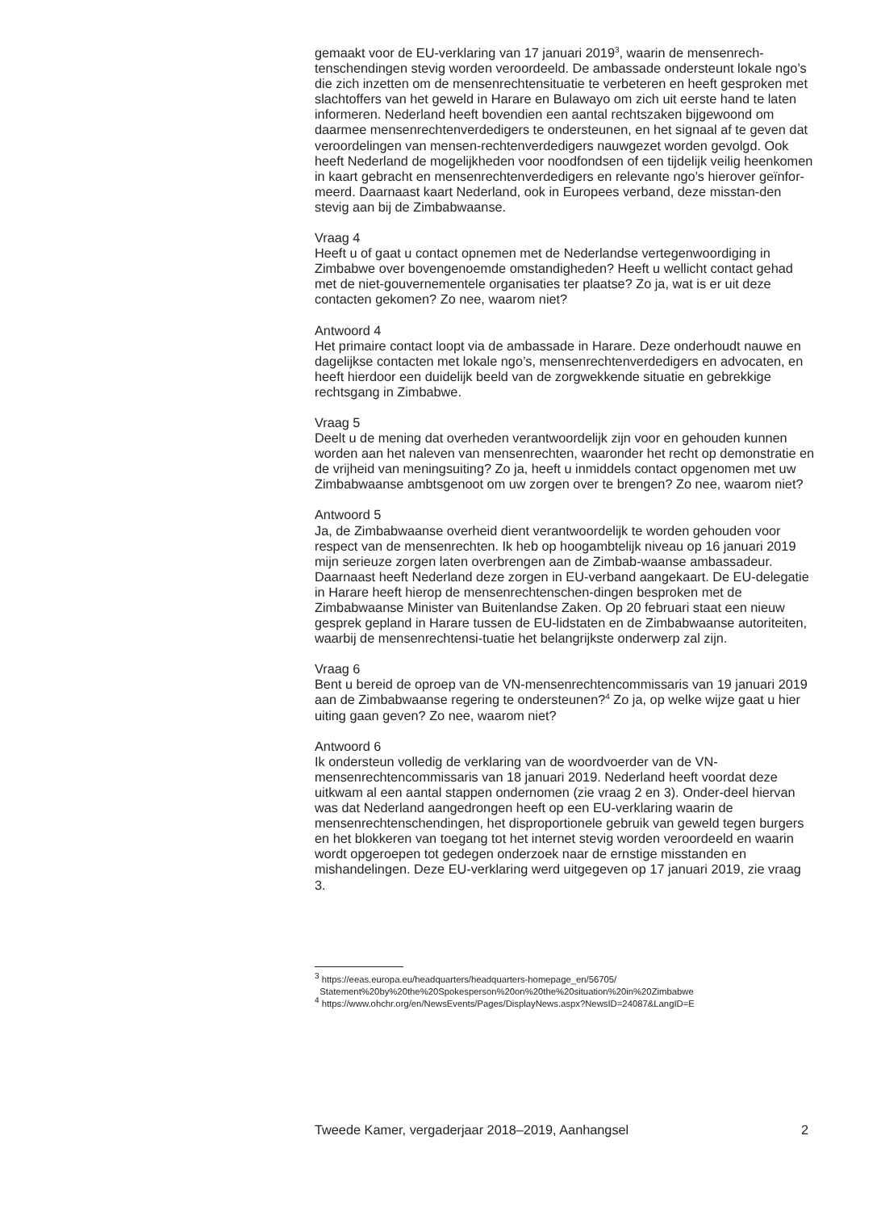gemaakt voor de EU-verklaring van 17 januari 2019<sup>3</sup>, waarin de mensenrech-tenschendingen stevig worden veroordeeld. De ambassade ondersteunt lokale ngo’s die zich inzetten om de mensenrechtensituatie te verbeteren en heeft gesproken met slachtoffers van het geweld in Harare en Bulawayo om zich uit eerste hand te laten informeren. Nederland heeft bovendien een aantal rechtszaken bijgewoond om daarmee mensenrechtenverdedigers te ondersteunen, en het signaal af te geven dat veroordelingen van mensen-rechtenverdedigers nauwgezet worden gevolgd. Ook heeft Nederland de mogelijkheden voor noodfondsen of een tijdelijk veilig heenkomen in kaart gebracht en mensenrechtenverdedigers en relevante ngo’s hierover geïnfor-meerd. Daarnaast kaart Nederland, ook in Europees verband, deze misstan-den stevig aan bij de Zimbabwaanse.
Vraag 4
Heeft u of gaat u contact opnemen met de Nederlandse vertegenwoordiging in Zimbabwe over bovengenoemde omstandigheden? Heeft u wellicht contact gehad met de niet-gouvernementele organisaties ter plaatse? Zo ja, wat is er uit deze contacten gekomen? Zo nee, waarom niet?
Antwoord 4
Het primaire contact loopt via de ambassade in Harare. Deze onderhoudt nauwe en dagelijkse contacten met lokale ngo’s, mensenrechtenverdedigers en advocaten, en heeft hierdoor een duidelijk beeld van de zorgwekkende situatie en gebrekkige rechtsgang in Zimbabwe.
Vraag 5
Deelt u de mening dat overheden verantwoordelijk zijn voor en gehouden kunnen worden aan het naleven van mensenrechten, waaronder het recht op demonstratie en de vrijheid van meningsuiting? Zo ja, heeft u inmiddels contact opgenomen met uw Zimbabwaanse ambtsgenoot om uw zorgen over te brengen? Zo nee, waarom niet?
Antwoord 5
Ja, de Zimbabwaanse overheid dient verantwoordelijk te worden gehouden voor respect van de mensenrechten. Ik heb op hoogambtelijk niveau op 16 januari 2019 mijn serieuze zorgen laten overbrengen aan de Zimbab-waanse ambassadeur. Daarnaast heeft Nederland deze zorgen in EU-verband aangekaart. De EU-delegatie in Harare heeft hierop de mensenrechtenschen-dingen besproken met de Zimbabwaanse Minister van Buitenlandse Zaken. Op 20 februari staat een nieuw gesprek gepland in Harare tussen de EU-lidstaten en de Zimbabwaanse autoriteiten, waarbij de mensenrechtensi-tuatie het belangrijkste onderwerp zal zijn.
Vraag 6
Bent u bereid de oproep van de VN-mensenrechtencommissaris van 19 januari 2019 aan de Zimbabwaanse regering te ondersteunen?<sup>4</sup> Zo ja, op welke wijze gaat u hier uiting gaan geven? Zo nee, waarom niet?
Antwoord 6
Ik ondersteun volledig de verklaring van de woordvoerder van de VN-mensenrechtencommissaris van 18 januari 2019. Nederland heeft voordat deze uitkwam al een aantal stappen ondernomen (zie vraag 2 en 3). Onder-deel hiervan was dat Nederland aangedrongen heeft op een EU-verklaring waarin de mensenrechtenschendingen, het disproportionele gebruik van geweld tegen burgers en het blokkeren van toegang tot het internet stevig worden veroordeeld en waarin wordt opgeroepen tot gedegen onderzoek naar de ernstige misstanden en mishandelingen. Deze EU-verklaring werd uitgegeven op 17 januari 2019, zie vraag 3.
<sup>3</sup> https://eeas.europa.eu/headquarters/headquarters-homepage_en/56705/
Statement%20by%20the%20Spokesperson%20on%20the%20situation%20in%20Zimbabwe
<sup>4</sup> https://www.ohchr.org/en/NewsEvents/Pages/DisplayNews.aspx?NewsID=24087&LangID=E
Tweede Kamer, vergaderjaar 2018–2019, Aanhangsel 2